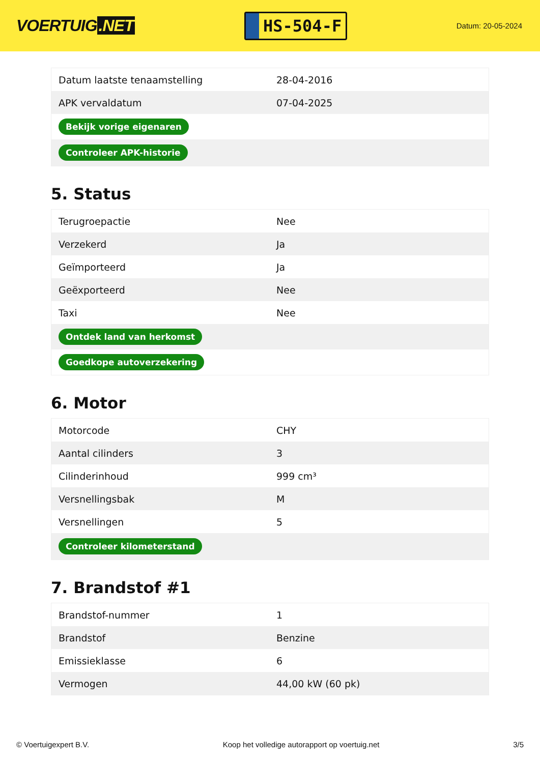VOERTUIG.NET
HS-504-F
Datum: 20-05-2024
| Datum laatste tenaamstelling | 28-04-2016 |
| APK vervaldatum | 07-04-2025 |
| Bekijk vorige eigenaren | |
| Controleer APK-historie | |
5. Status
| Terugroepactie | Nee |
| Verzekerd | Ja |
| Geïmporteerd | Ja |
| Geëxporteerd | Nee |
| Taxi | Nee |
| Ontdek land van herkomst | |
| Goedkope autoverzekering | |
6. Motor
| Motorcode | CHY |
| Aantal cilinders | 3 |
| Cilinderinhoud | 999 cm³ |
| Versnellingsbak | M |
| Versnellingen | 5 |
| Controleer kilometerstand | |
7. Brandstof #1
| Brandstof-nummer | 1 |
| Brandstof | Benzine |
| Emissieklasse | 6 |
| Vermogen | 44,00 kW (60 pk) |
© Voertuigexpert B.V. Koop het volledige autorapport op voertuig.net 3/5